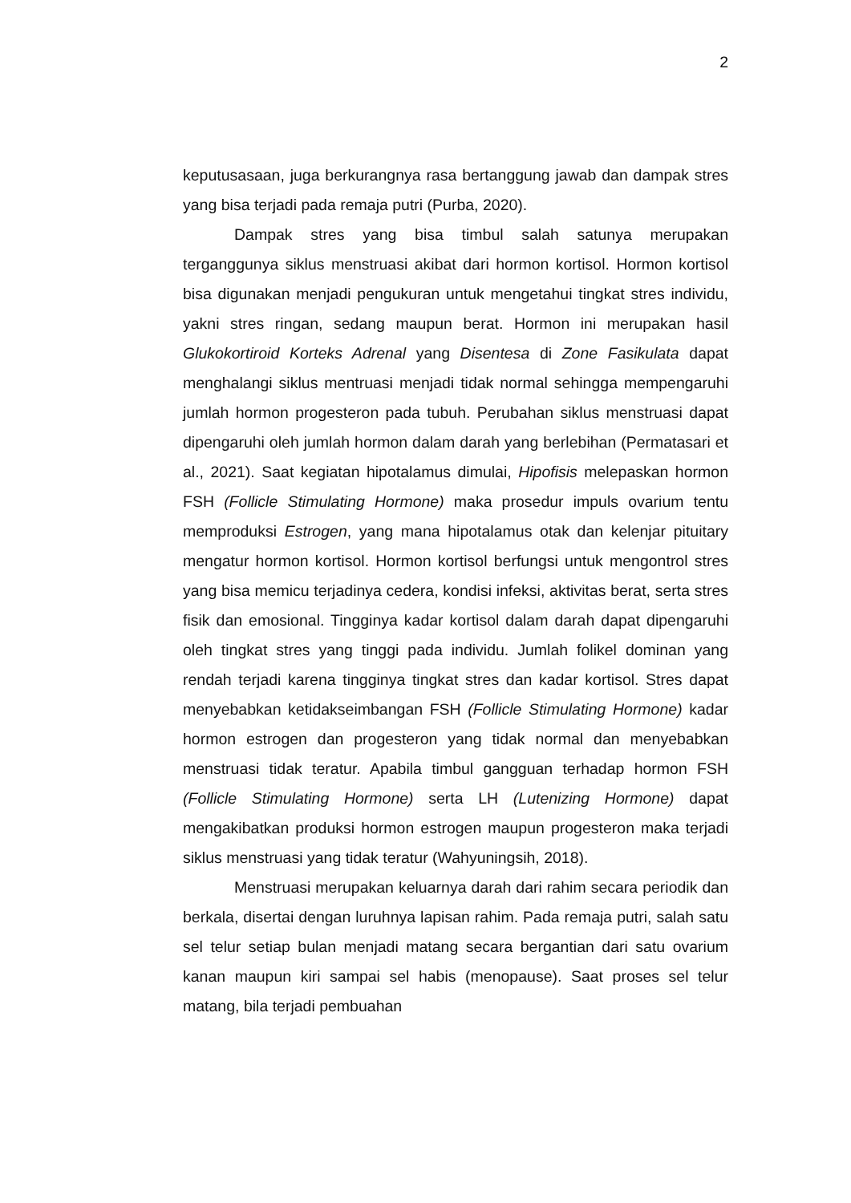2
keputusasaan, juga berkurangnya rasa bertanggung jawab dan dampak stres yang bisa terjadi pada remaja putri (Purba, 2020).
Dampak stres yang bisa timbul salah satunya merupakan terganggunya siklus menstruasi akibat dari hormon kortisol. Hormon kortisol bisa digunakan menjadi pengukuran untuk mengetahui tingkat stres individu, yakni stres ringan, sedang maupun berat. Hormon ini merupakan hasil Glukokortiroid Korteks Adrenal yang Disentesa di Zone Fasikulata dapat menghalangi siklus mentruasi menjadi tidak normal sehingga mempengaruhi jumlah hormon progesteron pada tubuh. Perubahan siklus menstruasi dapat dipengaruhi oleh jumlah hormon dalam darah yang berlebihan (Permatasari et al., 2021). Saat kegiatan hipotalamus dimulai, Hipofisis melepaskan hormon FSH (Follicle Stimulating Hormone) maka prosedur impuls ovarium tentu memproduksi Estrogen, yang mana hipotalamus otak dan kelenjar pituitary mengatur hormon kortisol. Hormon kortisol berfungsi untuk mengontrol stres yang bisa memicu terjadinya cedera, kondisi infeksi, aktivitas berat, serta stres fisik dan emosional. Tingginya kadar kortisol dalam darah dapat dipengaruhi oleh tingkat stres yang tinggi pada individu. Jumlah folikel dominan yang rendah terjadi karena tingginya tingkat stres dan kadar kortisol. Stres dapat menyebabkan ketidakseimbangan FSH (Follicle Stimulating Hormone) kadar hormon estrogen dan progesteron yang tidak normal dan menyebabkan menstruasi tidak teratur. Apabila timbul gangguan terhadap hormon FSH (Follicle Stimulating Hormone) serta LH (Lutenizing Hormone) dapat mengakibatkan produksi hormon estrogen maupun progesteron maka terjadi siklus menstruasi yang tidak teratur (Wahyuningsih, 2018).
Menstruasi merupakan keluarnya darah dari rahim secara periodik dan berkala, disertai dengan luruhnya lapisan rahim. Pada remaja putri, salah satu sel telur setiap bulan menjadi matang secara bergantian dari satu ovarium kanan maupun kiri sampai sel habis (menopause). Saat proses sel telur matang, bila terjadi pembuahan